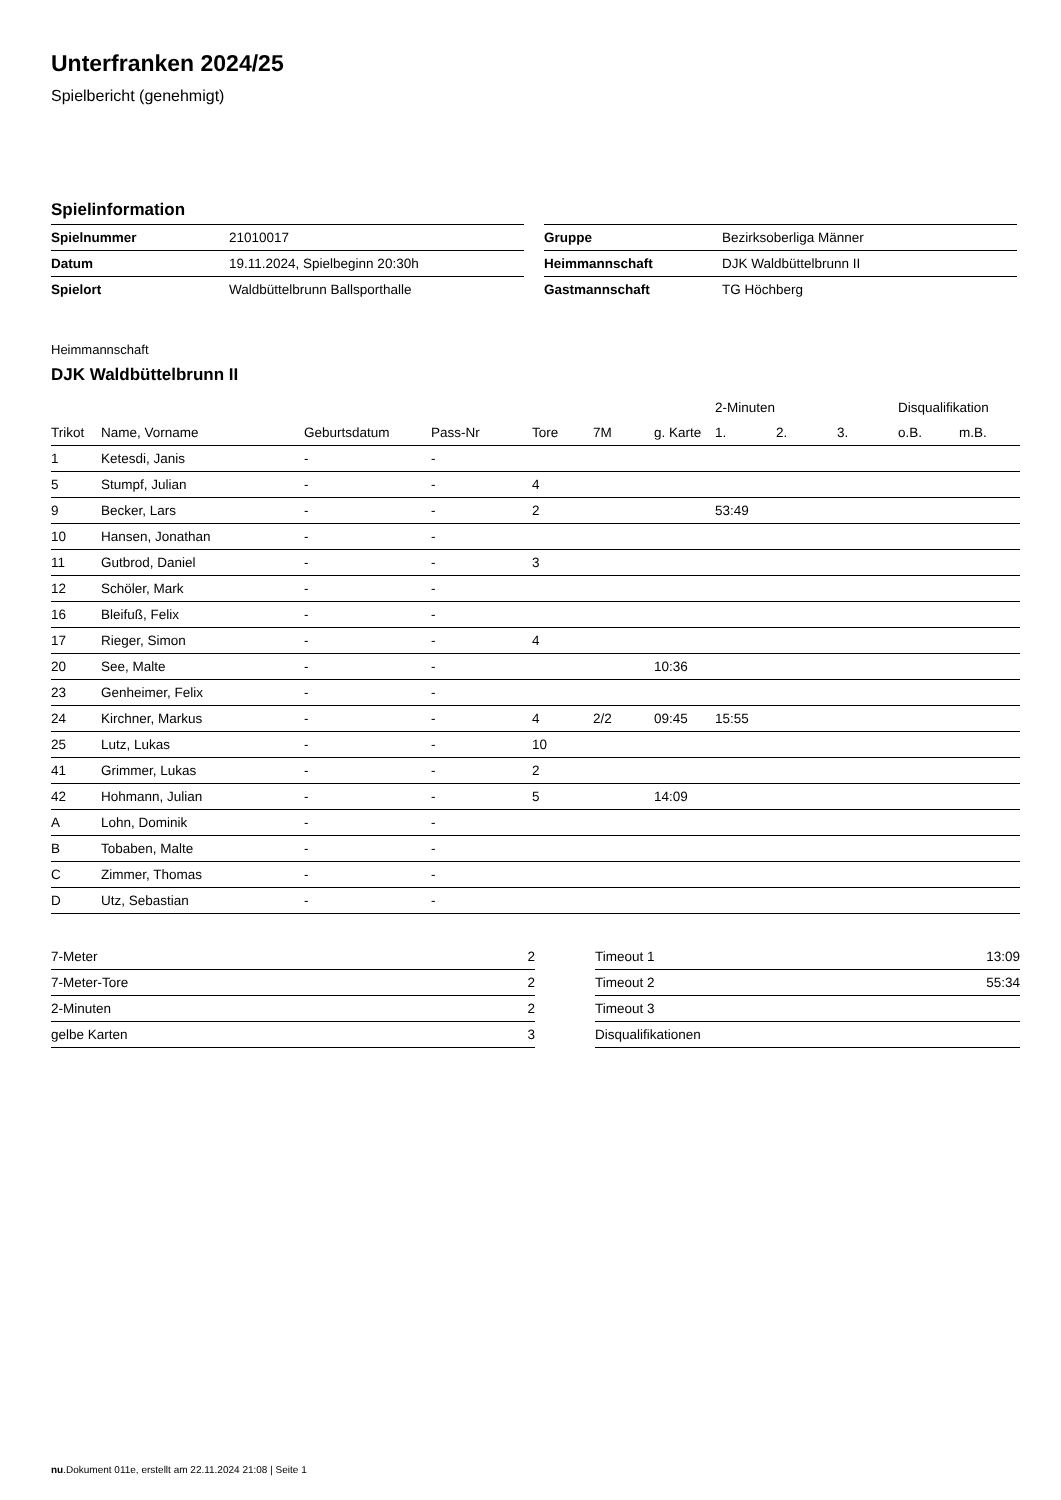Unterfranken 2024/25
Spielbericht (genehmigt)
Spielinformation
| Spielnummer | 21010017 |
| Datum | 19.11.2024, Spielbeginn 20:30h |
| Spielort | Waldbüttelbrunn Ballsporthalle |
| Gruppe | Bezirksoberliga Männer |
| Heimmannschaft | DJK Waldbüttelbrunn II |
| Gastmannschaft | TG Höchberg |
Heimmannschaft
DJK Waldbüttelbrunn II
| | | | | | | | 2-Minuten | | | Disqualifikation | |
| Trikot | Name, Vorname | Geburtsdatum | Pass-Nr | Tore | 7M | g. Karte | 1. | 2. | 3. | o.B. | m.B. |
| 1 | Ketesdi, Janis | - | - | | | | | | | | |
| 5 | Stumpf, Julian | - | - | 4 | | | | | | | |
| 9 | Becker, Lars | - | - | 2 | | | 53:49 | | | | |
| 10 | Hansen, Jonathan | - | - | | | | | | | | |
| 11 | Gutbrod, Daniel | - | - | 3 | | | | | | | |
| 12 | Schöler, Mark | - | - | | | | | | | | |
| 16 | Bleifuß, Felix | - | - | | | | | | | | |
| 17 | Rieger, Simon | - | - | 4 | | | | | | | |
| 20 | See, Malte | - | - | | | 10:36 | | | | | |
| 23 | Genheimer, Felix | - | - | | | | | | | | |
| 24 | Kirchner, Markus | - | - | 4 | 2/2 | 09:45 | 15:55 | | | | |
| 25 | Lutz, Lukas | - | - | 10 | | | | | | | |
| 41 | Grimmer, Lukas | - | - | 2 | | | | | | | |
| 42 | Hohmann, Julian | - | - | 5 | | 14:09 | | | | | |
| A | Lohn, Dominik | - | - | | | | | | | | |
| B | Tobaben, Malte | - | - | | | | | | | | |
| C | Zimmer, Thomas | - | - | | | | | | | | |
| D | Utz, Sebastian | - | - | | | | | | | | |
| 7-Meter | 2 |
| 7-Meter-Tore | 2 |
| 2-Minuten | 2 |
| gelbe Karten | 3 |
| Timeout 1 | 13:09 |
| Timeout 2 | 55:34 |
| Timeout 3 | |
| Disqualifikationen | |
nu.Dokument 011e, erstellt am 22.11.2024 21:08 | Seite 1